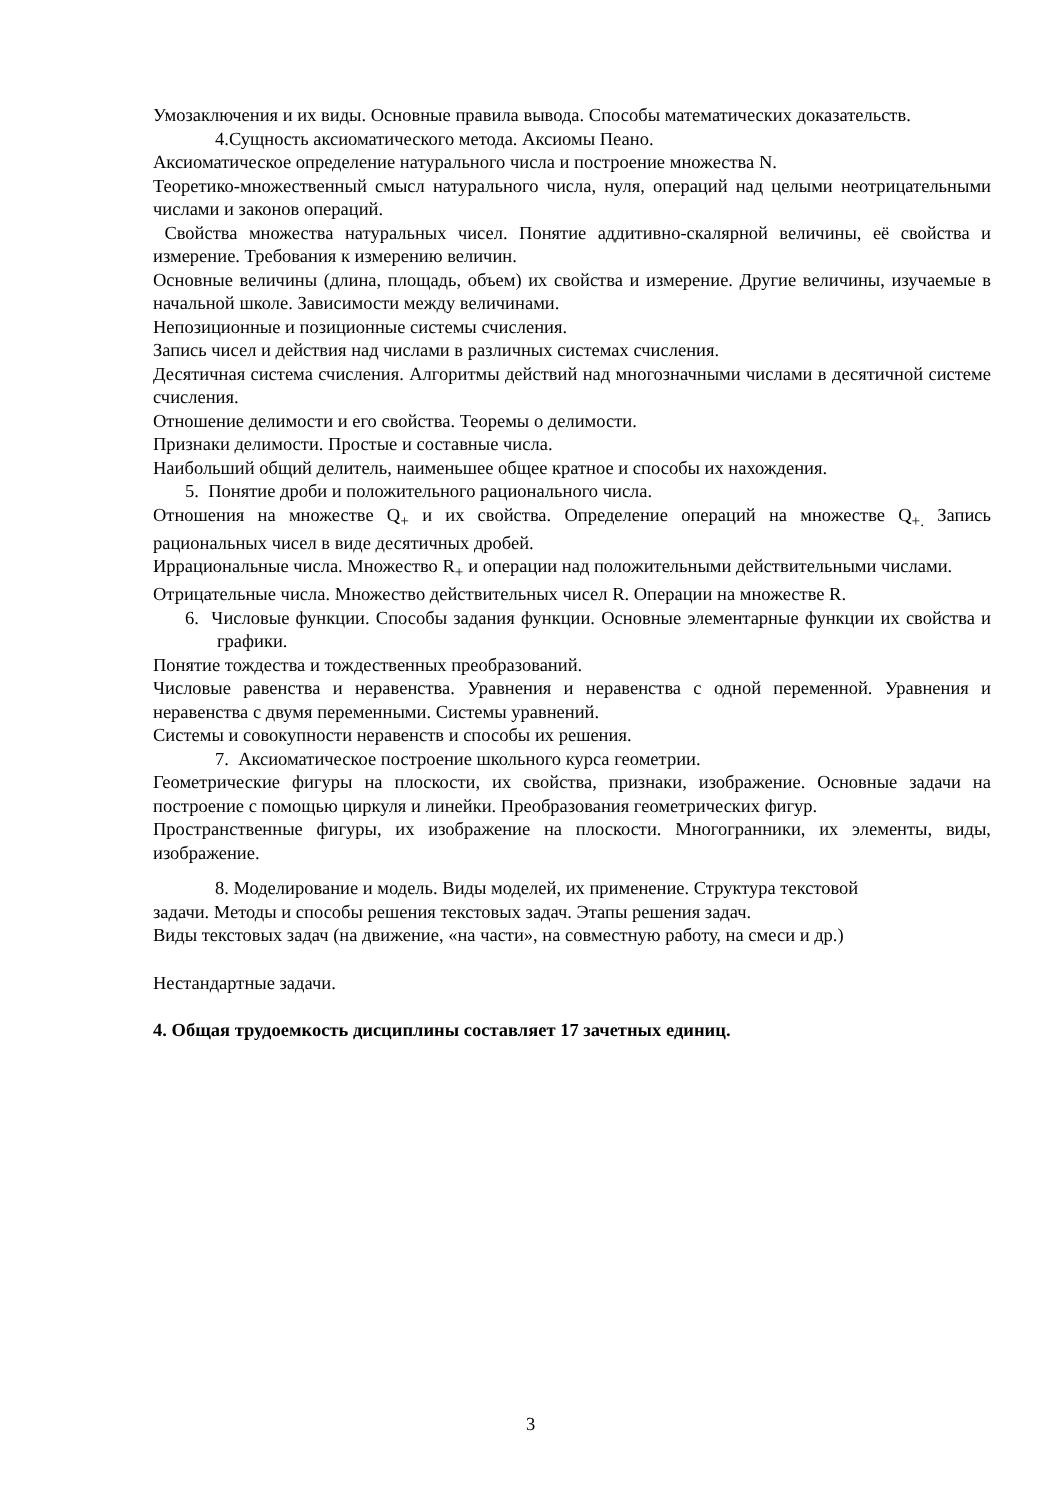Умозаключения и их виды. Основные правила вывода. Способы математических доказательств.
4.Сущность аксиоматического метода. Аксиомы Пеано.
Аксиоматическое определение натурального числа и построение множества N.
Теоретико-множественный смысл натурального числа, нуля, операций над целыми неотрицательными числами и законов операций.
Свойства множества натуральных чисел. Понятие аддитивно-скалярной величины, её свойства и измерение. Требования к измерению величин.
Основные величины (длина, площадь, объем) их свойства и измерение. Другие величины, изучаемые в начальной школе. Зависимости между величинами.
Непозиционные и позиционные системы счисления.
Запись чисел и действия над числами в различных системах счисления.
Десятичная система счисления. Алгоритмы действий над многозначными числами в десятичной системе счисления.
Отношение делимости и его свойства. Теоремы о делимости.
Признаки делимости. Простые и составные числа.
Наибольший общий делитель, наименьшее общее кратное и способы их нахождения.
5. Понятие дроби и положительного рационального числа.
Отношения на множестве Q<sub>+</sub> и их свойства. Определение операций на множестве Q<sub>+.</sub> Запись рациональных чисел в виде десятичных дробей.
Иррациональные числа. Множество R<sub>+</sub> и операции над положительными действительными числами.
Отрицательные числа. Множество действительных чисел R. Операции на множестве R.
6. Числовые функции. Способы задания функции. Основные элементарные функции их свойства и графики.
Понятие тождества и тождественных преобразований.
Числовые равенства и неравенства. Уравнения и неравенства с одной переменной. Уравнения и неравенства с двумя переменными. Системы уравнений.
Системы и совокупности неравенств и способы их решения.
7. Аксиоматическое построение школьного курса геометрии.
Геометрические фигуры на плоскости, их свойства, признаки, изображение. Основные задачи на построение с помощью циркуля и линейки. Преобразования геометрических фигур.
Пространственные фигуры, их изображение на плоскости. Многогранники, их элементы, виды, изображение.
8. Моделирование и модель. Виды моделей, их применение. Структура текстовой
задачи. Методы и способы решения текстовых задач. Этапы решения задач.
Виды текстовых задач (на движение, «на части», на совместную работу, на смеси и др.)
Нестандартные задачи.
4. Общая трудоемкость дисциплины составляет 17 зачетных единиц.
3